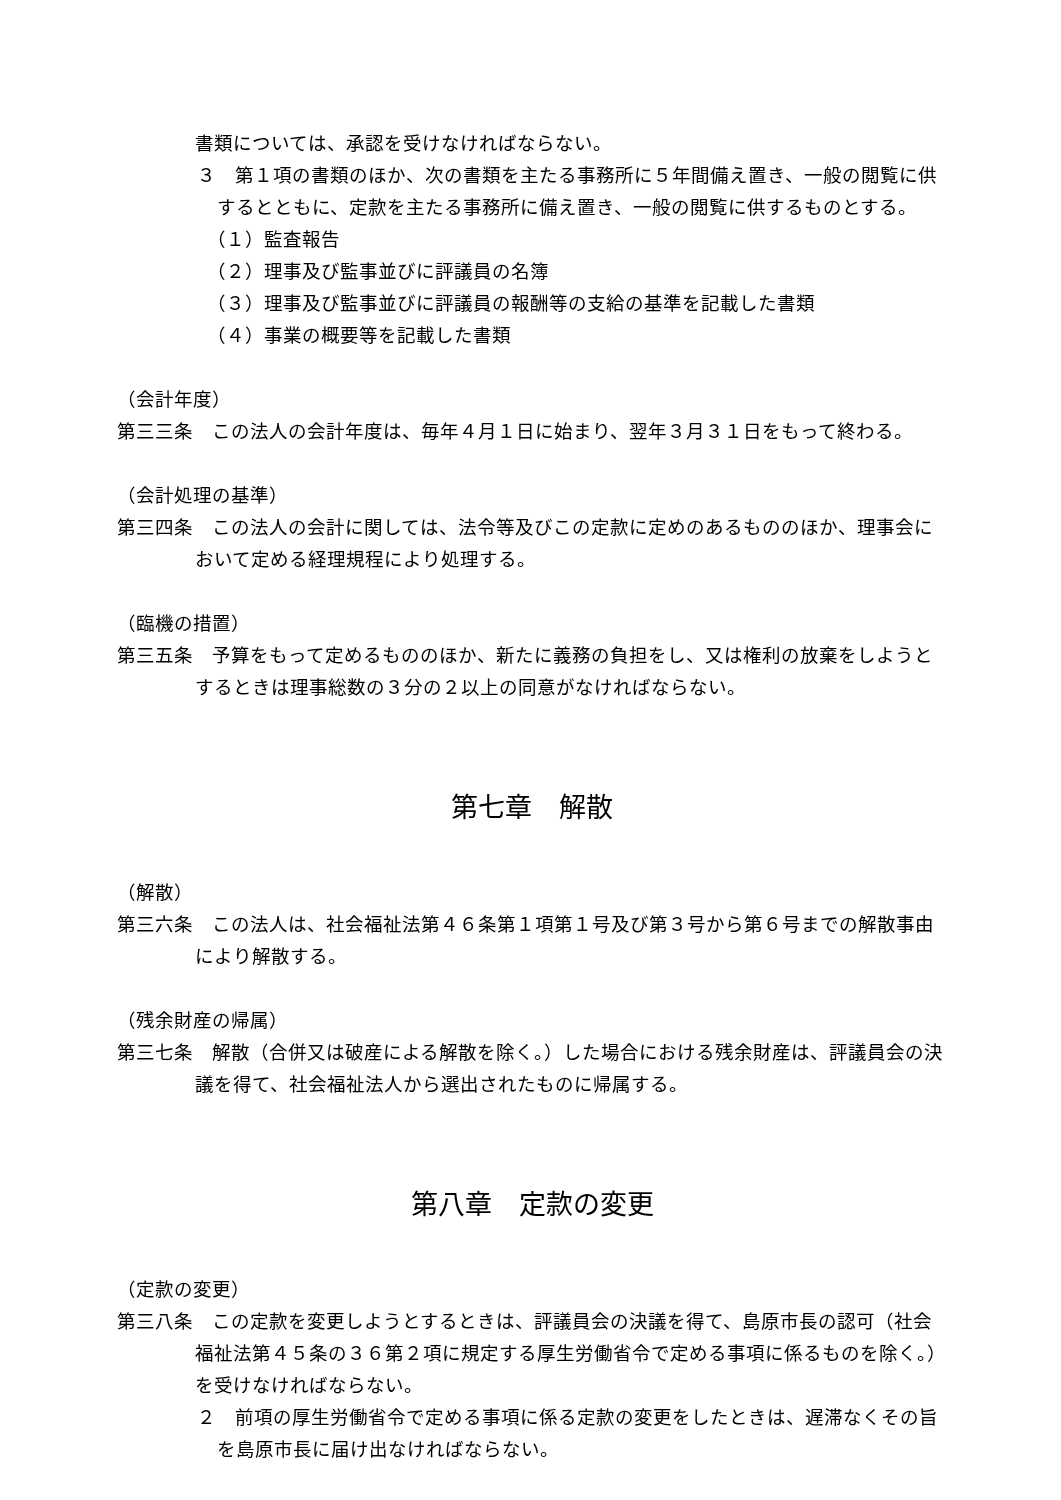書類については、承認を受けなければならない。
３　第１項の書類のほか、次の書類を主たる事務所に５年間備え置き、一般の閲覧に供するとともに、定款を主たる事務所に備え置き、一般の閲覧に供するものとする。
（１）監査報告
（２）理事及び監事並びに評議員の名簿
（３）理事及び監事並びに評議員の報酬等の支給の基準を記載した書類
（４）事業の概要等を記載した書類
（会計年度）
第三三条　この法人の会計年度は、毎年４月１日に始まり、翌年３月３１日をもって終わる。
（会計処理の基準）
第三四条　この法人の会計に関しては、法令等及びこの定款に定めのあるもののほか、理事会において定める経理規程により処理する。
（臨機の措置）
第三五条　予算をもって定めるもののほか、新たに義務の負担をし、又は権利の放棄をしようとするときは理事総数の３分の２以上の同意がなければならない。
第七章　解散
（解散）
第三六条　この法人は、社会福祉法第４６条第１項第１号及び第３号から第６号までの解散事由により解散する。
（残余財産の帰属）
第三七条　解散（合併又は破産による解散を除く。）した場合における残余財産は、評議員会の決議を得て、社会福祉法人から選出されたものに帰属する。
第八章　定款の変更
（定款の変更）
第三八条　この定款を変更しようとするときは、評議員会の決議を得て、島原市長の認可（社会福祉法第４５条の３６第２項に規定する厚生労働省令で定める事項に係るものを除く。）を受けなければならない。
２　前項の厚生労働省令で定める事項に係る定款の変更をしたときは、遅滞なくその旨を島原市長に届け出なければならない。